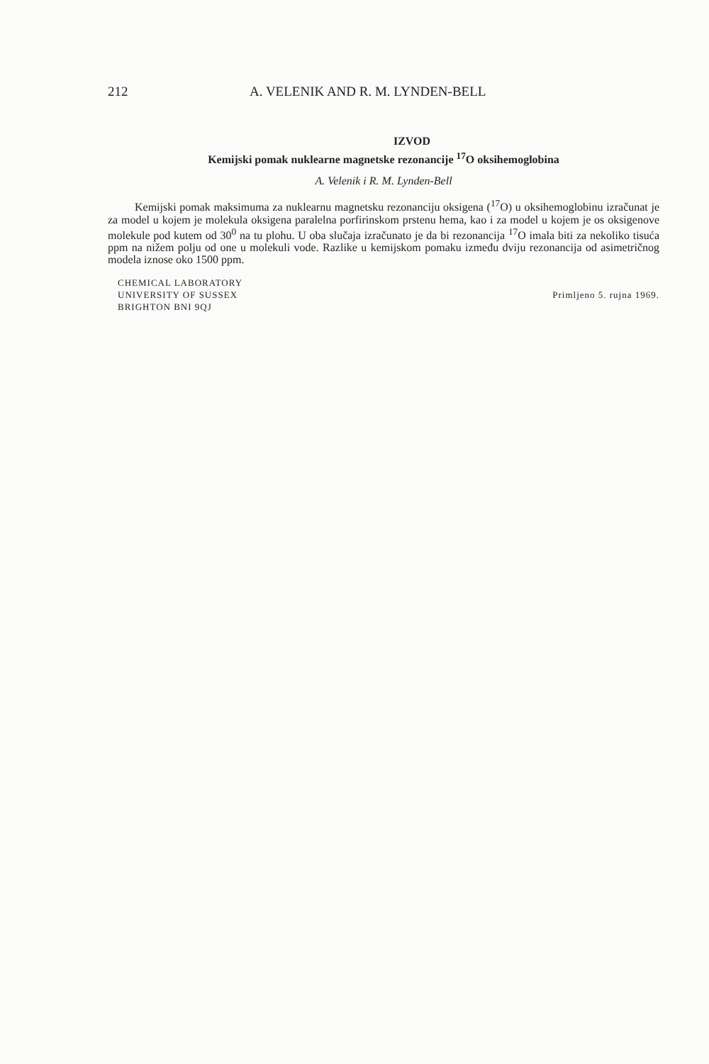212 A. VELENIK AND R. M. LYNDEN-BELL
IZVOD
Kemijski pomak nuklearne magnetske rezonancije <sup>17</sup>O oksihemoglobina
A. Velenik i R. M. Lynden-Bell
Kemijski pomak maksimuma za nuklearnu magnetsku rezonanciju oksigena (<sup>17</sup>O) u oksihemoglobinu izračunat je za model u kojem je molekula oksigena paralelna porfirinskom prstenu hema, kao i za model u kojem je os oksigenove molekule pod kutem od 30<sup>0</sup> na tu plohu. U oba slučaja izračunato je da bi rezonancija <sup>17</sup>O imala biti za nekoliko tisuća ppm na nižem polju od one u molekuli vode. Razlike u kemijskom pomaku između dviju rezonancija od asimetričnog modela iznose oko 1500 ppm.
CHEMICAL LABORATORY
UNIVERSITY OF SUSSEX
BRIGHTON BNI 9QJ
Primljeno 5. rujna 1969.